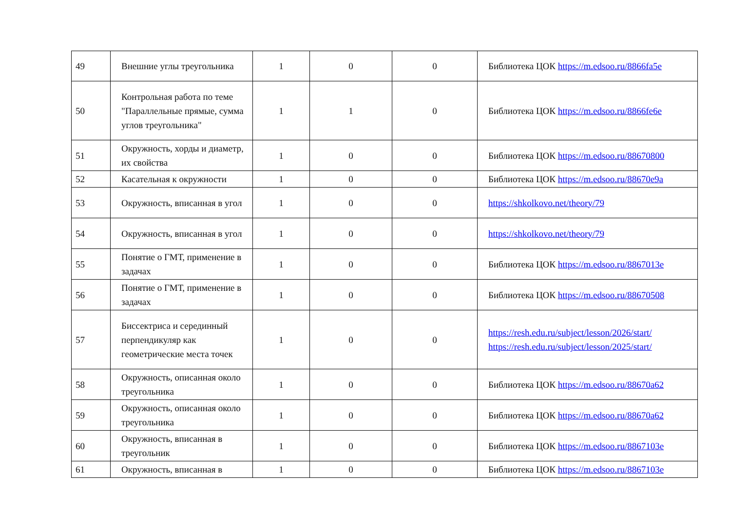| 49 | Внешние углы треугольника | 1 | 0 | 0 | Библиотека ЦОК https://m.edsoo.ru/8866fa5e |
| 50 | Контрольная работа по теме "Параллельные прямые, сумма углов треугольника" | 1 | 1 | 0 | Библиотека ЦОК https://m.edsoo.ru/8866fe6e |
| 51 | Окружность, хорды и диаметр, их свойства | 1 | 0 | 0 | Библиотека ЦОК https://m.edsoo.ru/88670800 |
| 52 | Касательная к окружности | 1 | 0 | 0 | Библиотека ЦОК https://m.edsoo.ru/88670e9a |
| 53 | Окружность, вписанная в угол | 1 | 0 | 0 | https://shkolkovo.net/theory/79 |
| 54 | Окружность, вписанная в угол | 1 | 0 | 0 | https://shkolkovo.net/theory/79 |
| 55 | Понятие о ГМТ, применение в задачах | 1 | 0 | 0 | Библиотека ЦОК https://m.edsoo.ru/8867013e |
| 56 | Понятие о ГМТ, применение в задачах | 1 | 0 | 0 | Библиотека ЦОК https://m.edsoo.ru/88670508 |
| 57 | Биссектриса и серединный перпендикуляр как геометрические места точек | 1 | 0 | 0 | https://resh.edu.ru/subject/lesson/2026/start/ https://resh.edu.ru/subject/lesson/2025/start/ |
| 58 | Окружность, описанная около треугольника | 1 | 0 | 0 | Библиотека ЦОК https://m.edsoo.ru/88670a62 |
| 59 | Окружность, описанная около треугольника | 1 | 0 | 0 | Библиотека ЦОК https://m.edsoo.ru/88670a62 |
| 60 | Окружность, вписанная в треугольник | 1 | 0 | 0 | Библиотека ЦОК https://m.edsoo.ru/8867103e |
| 61 | Окружность, вписанная в | 1 | 0 | 0 | Библиотека ЦОК https://m.edsoo.ru/8867103e |